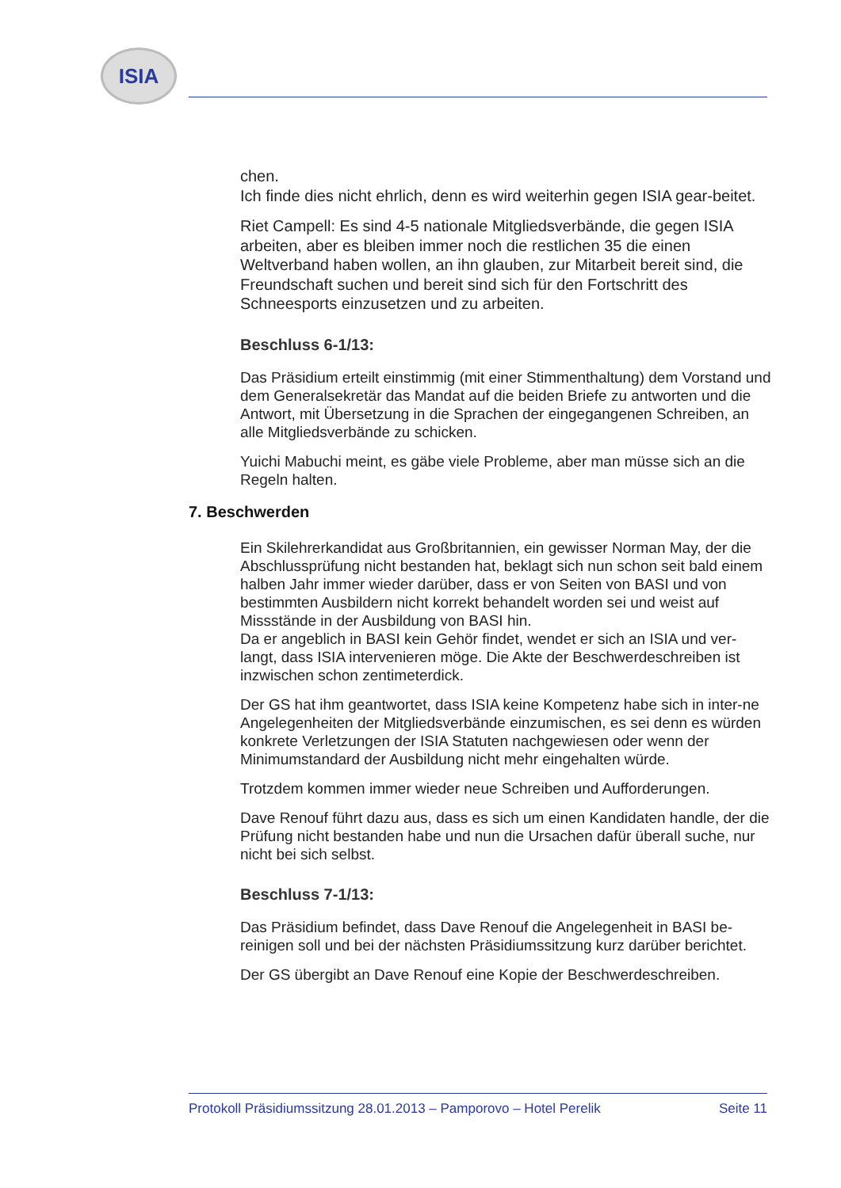ISIA
chen.
Ich finde dies nicht ehrlich, denn es wird weiterhin gegen ISIA gear-beitet.
Riet Campell: Es sind 4-5 nationale Mitgliedsverbände, die gegen ISIA arbeiten, aber es bleiben immer noch die restlichen 35 die einen Weltverband haben wollen, an ihn glauben, zur Mitarbeit bereit sind, die Freundschaft suchen und bereit sind sich für den Fortschritt des Schneesports einzusetzen und zu arbeiten.
Beschluss 6-1/13:
Das Präsidium erteilt einstimmig (mit einer Stimmenthaltung) dem Vorstand und dem Generalsekretär das Mandat auf die beiden Briefe zu antworten und die Antwort, mit Übersetzung in die Sprachen der eingegangenen Schreiben, an alle Mitgliedsverbände zu schicken.
Yuichi Mabuchi meint, es gäbe viele Probleme, aber man müsse sich an die Regeln halten.
7. Beschwerden
Ein Skilehrerkandidat aus Großbritannien, ein gewisser Norman May, der die Abschlussprüfung nicht bestanden hat, beklagt sich nun schon seit bald einem halben Jahr immer wieder darüber, dass er von Seiten von BASI und von bestimmten Ausbildern nicht korrekt behandelt worden sei und weist auf Missstände in der Ausbildung von BASI hin.
Da er angeblich in BASI kein Gehör findet, wendet er sich an ISIA und ver-langt, dass ISIA intervenieren möge. Die Akte der Beschwerdeschreiben ist inzwischen schon zentimeterdick.
Der GS hat ihm geantwortet, dass ISIA keine Kompetenz habe sich in inter-ne Angelegenheiten der Mitgliedsverbände einzumischen, es sei denn es würden konkrete Verletzungen der ISIA Statuten nachgewiesen oder wenn der Minimumstandard der Ausbildung nicht mehr eingehalten würde.
Trotzdem kommen immer wieder neue Schreiben und Aufforderungen.
Dave Renouf führt dazu aus, dass es sich um einen Kandidaten handle, der die Prüfung nicht bestanden habe und nun die Ursachen dafür überall suche, nur nicht bei sich selbst.
Beschluss 7-1/13:
Das Präsidium befindet, dass Dave Renouf die Angelegenheit in BASI be-reinigen soll und bei der nächsten Präsidiumssitzung kurz darüber berichtet.
Der GS übergibt an Dave Renouf eine Kopie der Beschwerdeschreiben.
Protokoll Präsidiumssitzung 28.01.2013 – Pamporovo – Hotel Perelik Seite 11